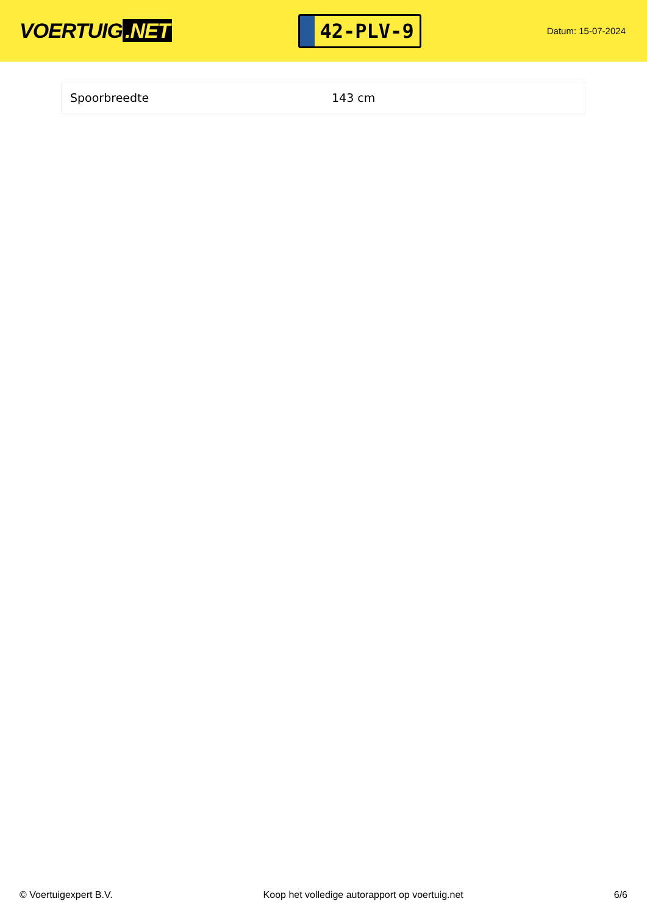VOERTUIG.NET
42-PLV-9
Datum: 15-07-2024
| Spoorbreedte | 143 cm |
© Voertuigexpert B.V. Koop het volledige autorapport op voertuig.net 6/6